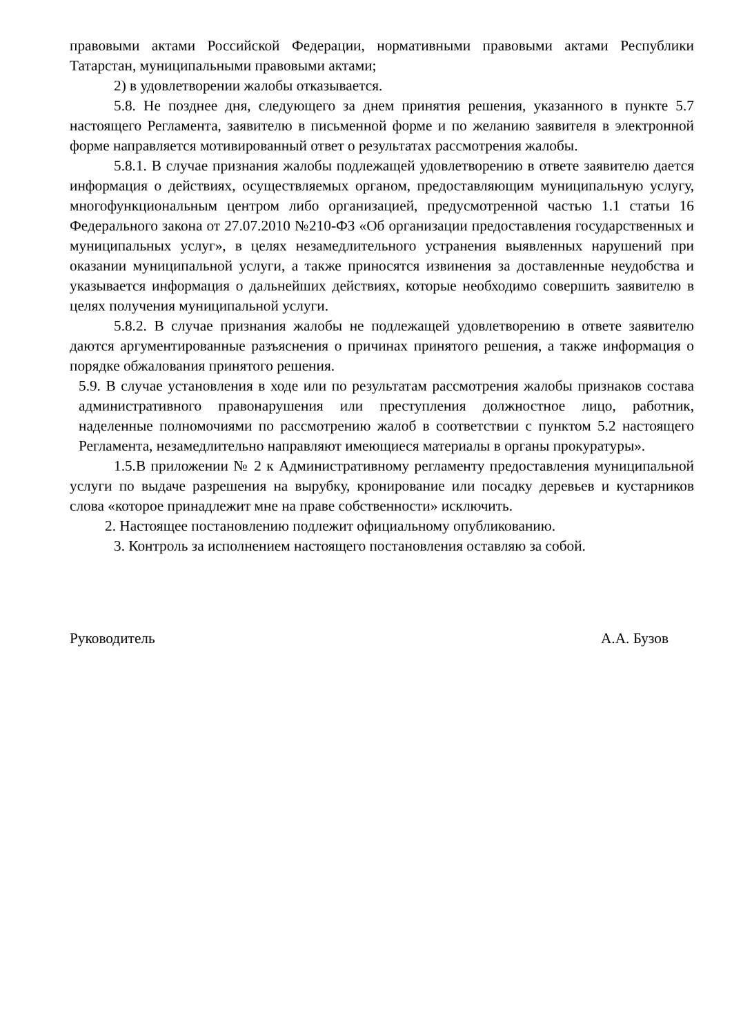правовыми актами Российской Федерации, нормативными правовыми актами Республики Татарстан, муниципальными правовыми актами;
2) в удовлетворении жалобы отказывается.
5.8. Не позднее дня, следующего за днем принятия решения, указанного в пункте 5.7 настоящего Регламента, заявителю в письменной форме и по желанию заявителя в электронной форме направляется мотивированный ответ о результатах рассмотрения жалобы.
5.8.1. В случае признания жалобы подлежащей удовлетворению в ответе заявителю дается информация о действиях, осуществляемых органом, предоставляющим муниципальную услугу, многофункциональным центром либо организацией, предусмотренной частью 1.1 статьи 16 Федерального закона от 27.07.2010 №210-ФЗ «Об организации предоставления государственных и муниципальных услуг», в целях незамедлительного устранения выявленных нарушений при оказании муниципальной услуги, а также приносятся извинения за доставленные неудобства и указывается информация о дальнейших действиях, которые необходимо совершить заявителю в целях получения муниципальной услуги.
5.8.2. В случае признания жалобы не подлежащей удовлетворению в ответе заявителю даются аргументированные разъяснения о причинах принятого решения, а также информация о порядке обжалования принятого решения.
5.9. В случае установления в ходе или по результатам рассмотрения жалобы признаков состава административного правонарушения или преступления должностное лицо, работник, наделенные полномочиями по рассмотрению жалоб в соответствии с пунктом 5.2 настоящего Регламента, незамедлительно направляют имеющиеся материалы в органы прокуратуры».
1.5.В приложении № 2 к Административному регламенту предоставления муниципальной услуги по выдаче разрешения на вырубку, кронирование или посадку деревьев и кустарников слова «которое принадлежит мне на праве собственности» исключить.
2. Настоящее постановлению подлежит официальному опубликованию.
3. Контроль за исполнением настоящего постановления оставляю за собой.
Руководитель А.А. Бузов